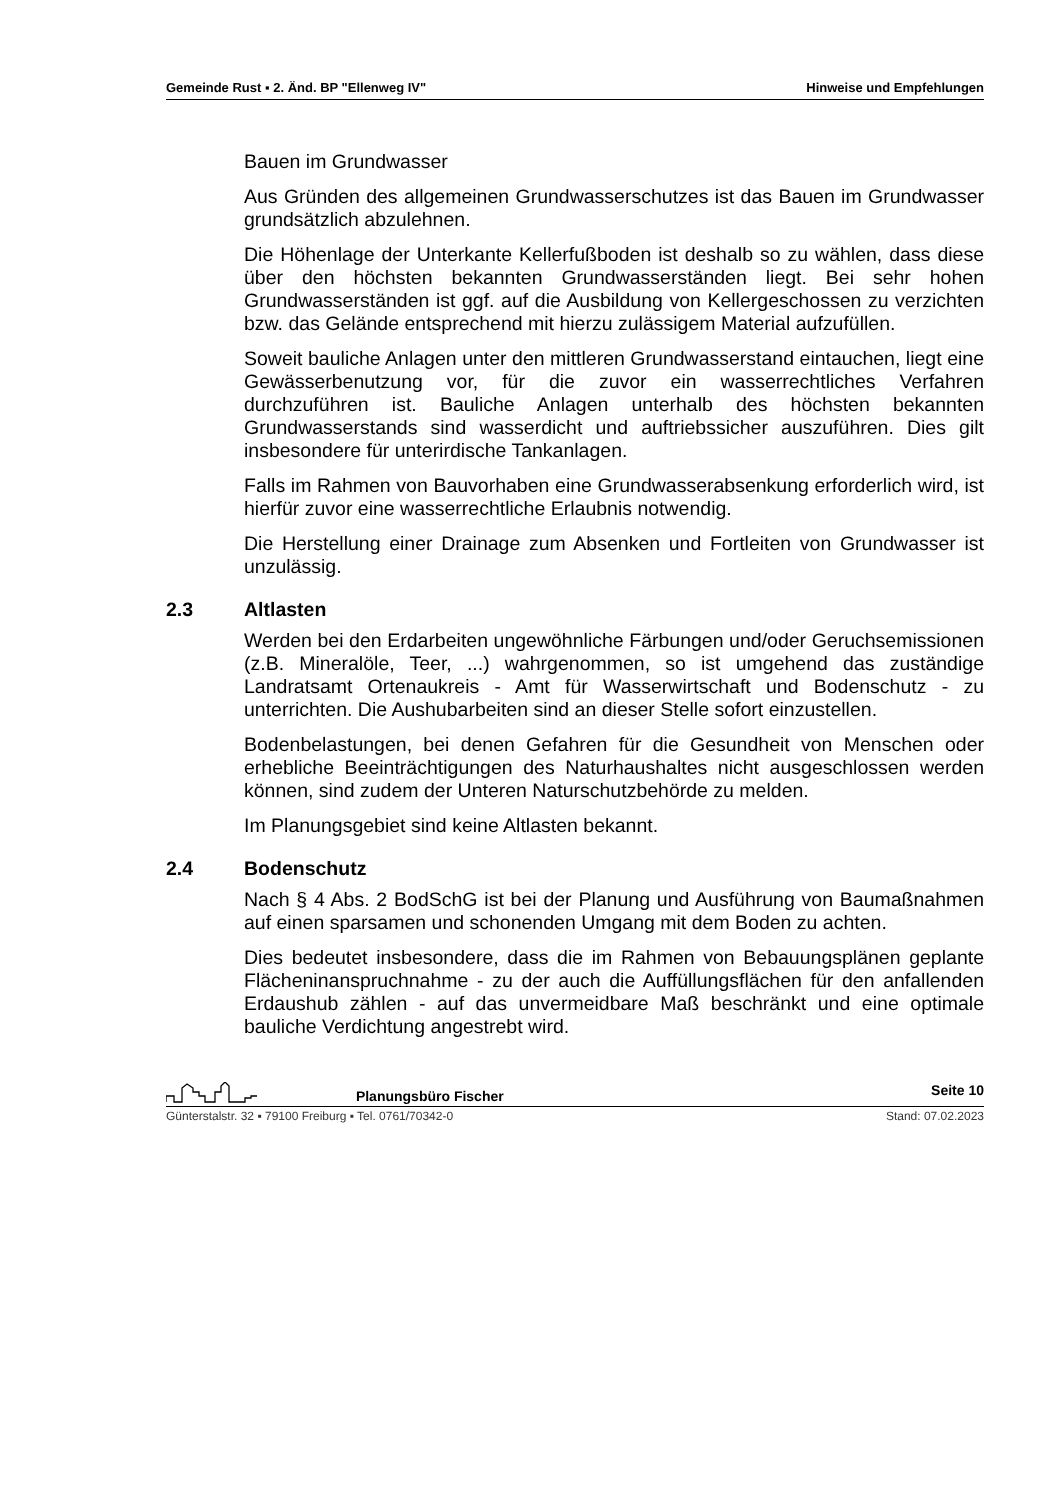Gemeinde Rust ▪ 2. Änd. BP "Ellenweg IV" Hinweise und Empfehlungen
Bauen im Grundwasser
Aus Gründen des allgemeinen Grundwasserschutzes ist das Bauen im Grundwasser grundsätzlich abzulehnen.
Die Höhenlage der Unterkante Kellerfußboden ist deshalb so zu wählen, dass diese über den höchsten bekannten Grundwasserständen liegt. Bei sehr hohen Grundwasserständen ist ggf. auf die Ausbildung von Kellerge­schossen zu verzichten bzw. das Gelände entsprechend mit hierzu zulässi­gem Material aufzufüllen.
Soweit bauliche Anlagen unter den mittleren Grundwasserstand eintauchen, liegt eine Gewässerbenutzung vor, für die zuvor ein wasserrechtliches Ver­fahren durchzuführen ist. Bauliche Anlagen unterhalb des höchsten bekann­ten Grundwasserstands sind wasserdicht und auftriebssicher auszuführen. Dies gilt insbesondere für unterirdische Tankanlagen.
Falls im Rahmen von Bauvorhaben eine Grundwasserabsenkung erforderlich wird, ist hierfür zuvor eine wasserrechtliche Erlaubnis notwendig.
Die Herstellung einer Drainage zum Absenken und Fortleiten von Grundwas­ser ist unzulässig.
2.3 Altlasten
Werden bei den Erdarbeiten ungewöhnliche Färbungen und/oder Geruchs­emissionen (z.B. Mineralöle, Teer, ...) wahrgenommen, so ist umgehend das zuständige Landratsamt Ortenaukreis - Amt für Wasserwirtschaft und Bo­denschutz - zu unterrichten. Die Aushubarbeiten sind an dieser Stelle sofort einzustellen.
Bodenbelastungen, bei denen Gefahren für die Gesundheit von Menschen oder erhebliche Beeinträchtigungen des Naturhaushaltes nicht ausgeschlos­sen werden können, sind zudem der Unteren Naturschutzbehörde zu mel­den.
Im Planungsgebiet sind keine Altlasten bekannt.
2.4 Bodenschutz
Nach § 4 Abs. 2 BodSchG ist bei der Planung und Ausführung von Baumaß­nahmen auf einen sparsamen und schonenden Umgang mit dem Boden zu achten.
Dies bedeutet insbesondere, dass die im Rahmen von Bebauungsplänen geplante Flächeninanspruchnahme - zu der auch die Auffüllungsflächen für den anfallenden Erdaushub zählen - auf das unvermeidbare Maß beschränkt und eine optimale bauliche Verdichtung angestrebt wird.
Planungsbüro Fischer Seite 10
Günterstalstr. 32 ▪ 79100 Freiburg ▪ Tel. 0761/70342-0 Stand: 07.02.2023